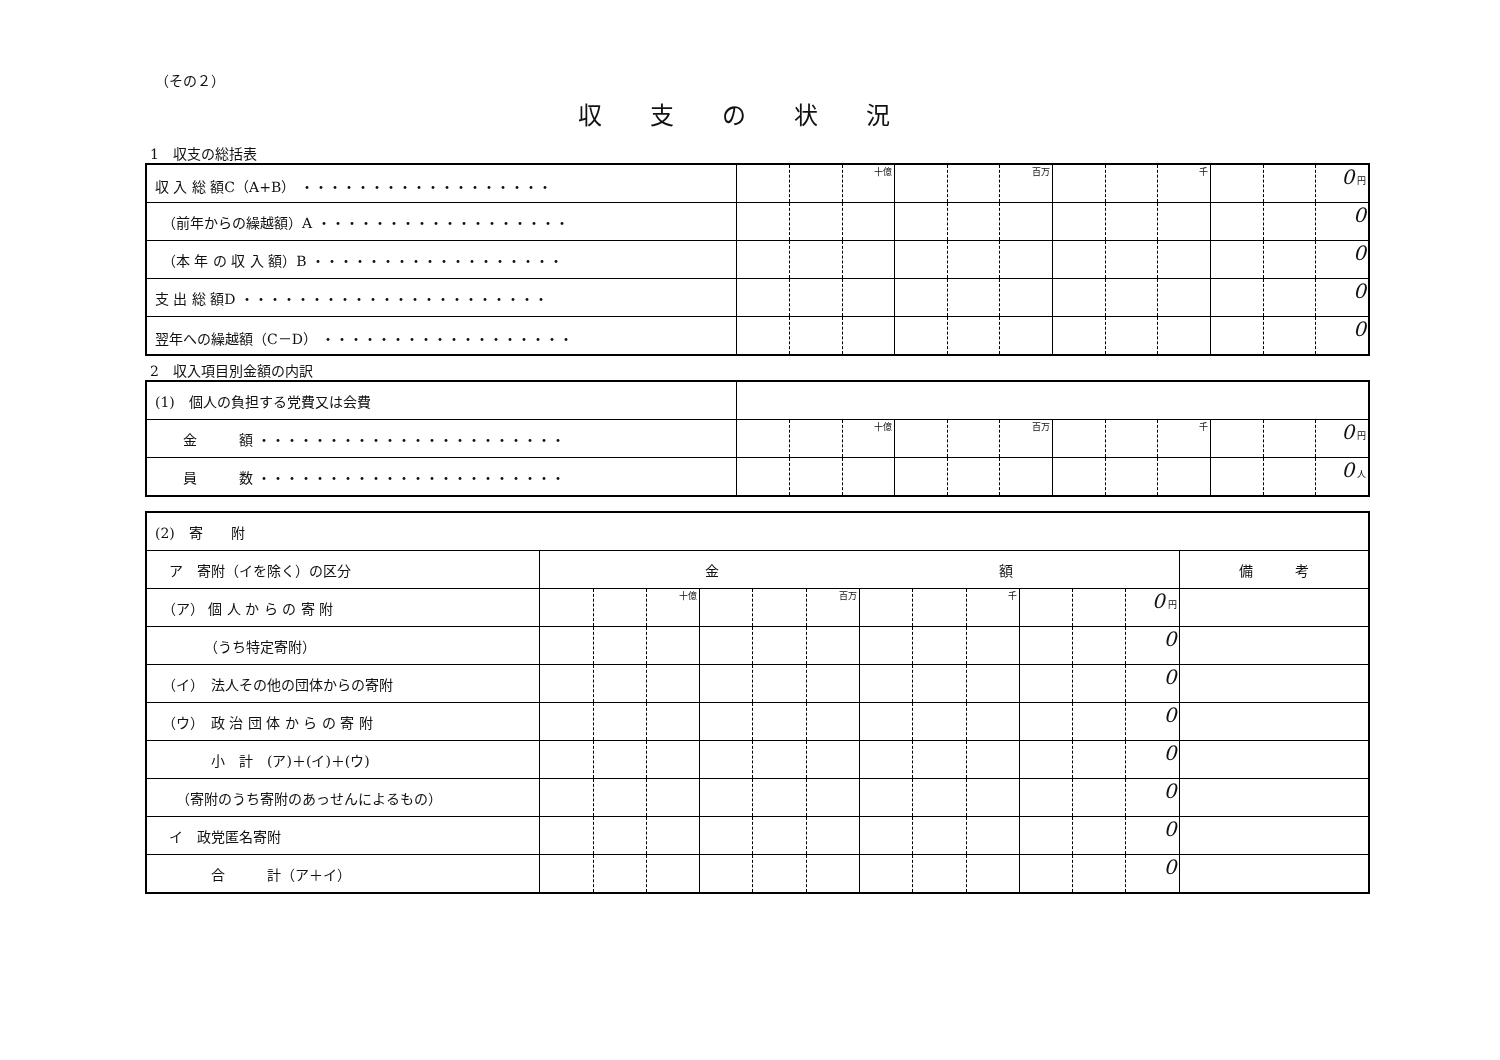（その２）
収支の状況
1　収支の総括表
| 収 入 総 額C（A+B） ・・・・・・・・・・・・・・・・・・ | | | 十億 | | | 百万 | | | 千 | | | 0 円 |
| （前年からの繰越額）A ・・・・・・・・・・・・・・・・・・ | | | | | | | | | | | | 0 |
| （本 年 の 収 入 額）B ・・・・・・・・・・・・・・・・・・ | | | | | | | | | | | | 0 |
| 支 出 総 額D ・・・・・・・・・・・・・・・・・・・・・・ | | | | | | | | | | | | 0 |
| 翌年への繰越額（C－D） ・・・・・・・・・・・・・・・・・・ | | | | | | | | | | | | 0 |
2　収入項目別金額の内訳
| (1) 個人の負担する党費又は会費 | | | | | | | | | | | | |
| 金 額 ・・・・・・・・・・・・・・・・・・・・・・ | | | 十億 | | | 百万 | | | 千 | | | 0 円 |
| 員 数 ・・・・・・・・・・・・・・・・・・・・・・ | | | | | | | | | | | | 0 人 |
| (2) 寄 附 | | | | | | | | | | | | | |
| ア 寄附（イを除く）の区分 | 金 額 | | | | | | | | | | | | 備 考 |
| （ア） 個 人 か ら の 寄 附 | | | 十億 | | | 百万 | | | 千 | | | 0 円 | |
| （うち特定寄附） | | | | | | | | | | | | 0 | |
| （イ） 法人その他の団体からの寄附 | | | | | | | | | | | | 0 | |
| （ウ） 政 治 団 体 か ら の 寄 附 | | | | | | | | | | | | 0 | |
| 小 計 (ア)＋(イ)＋(ウ) | | | | | | | | | | | | 0 | |
| （寄附のうち寄附のあっせんによるもの） | | | | | | | | | | | | 0 | |
| イ 政党匿名寄附 | | | | | | | | | | | | 0 | |
| 合 計（ア＋イ） | | | | | | | | | | | | 0 | |